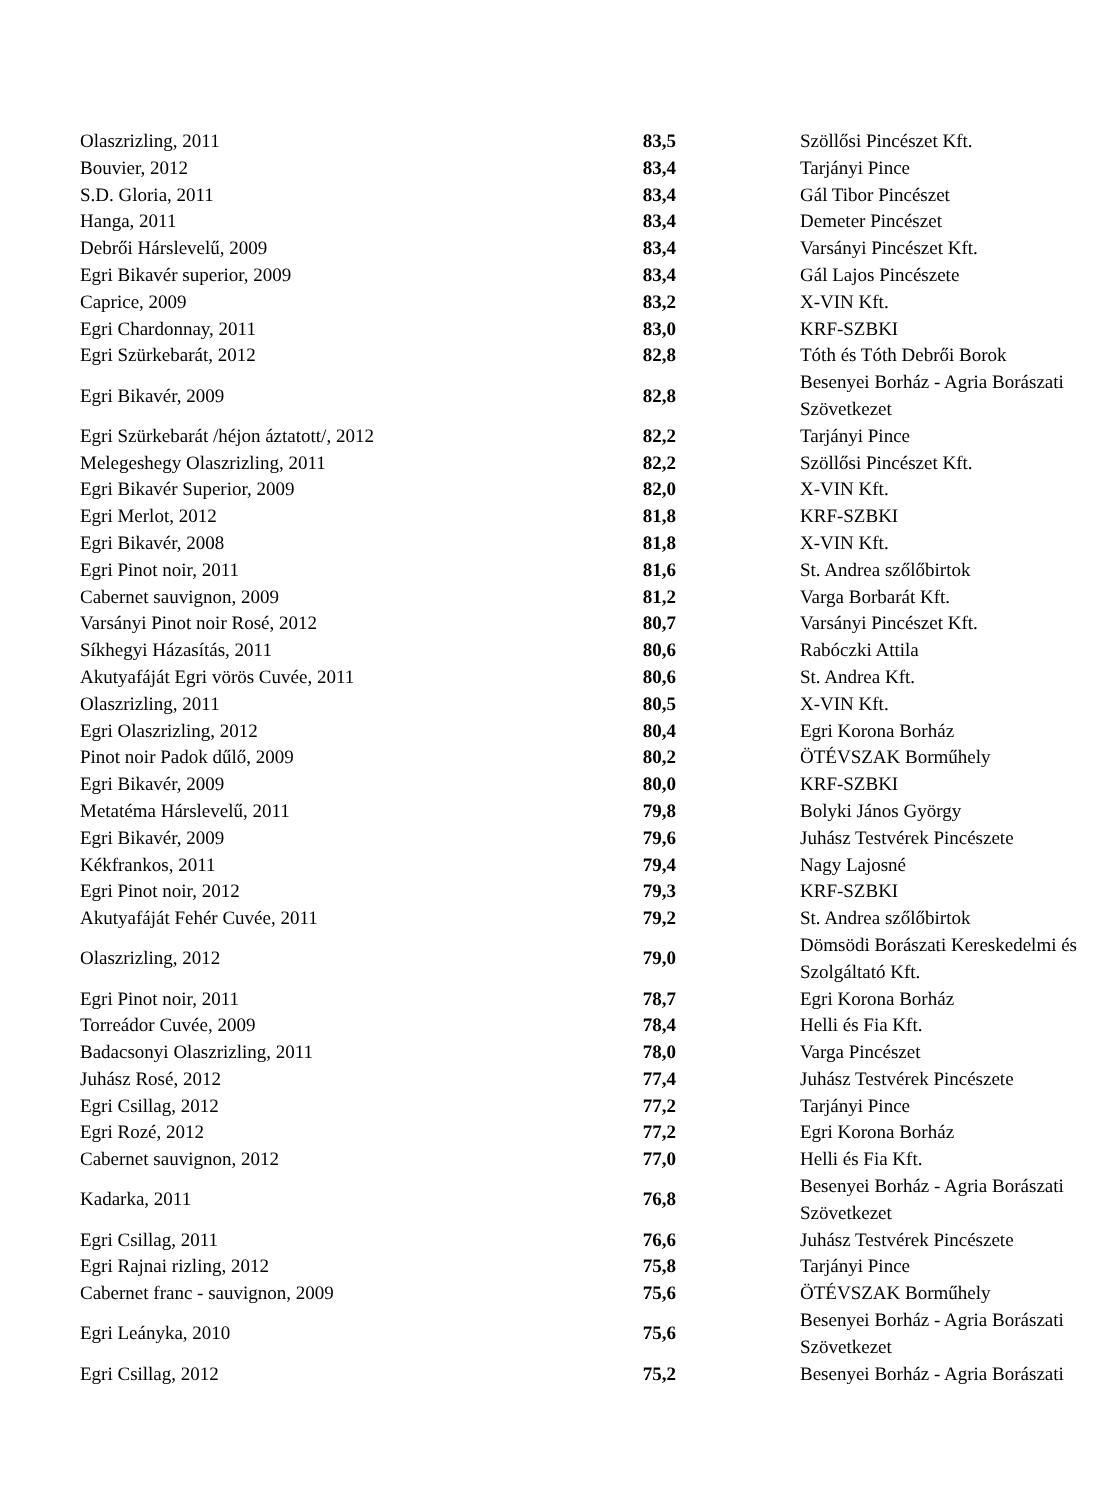| Olaszrizling, 2011 | 83,5 | Szöllősi Pincészet Kft. |
| Bouvier, 2012 | 83,4 | Tarjányi Pince |
| S.D. Gloria, 2011 | 83,4 | Gál Tibor Pincészet |
| Hanga, 2011 | 83,4 | Demeter Pincészet |
| Debrői Hárslevelű, 2009 | 83,4 | Varsányi Pincészet Kft. |
| Egri Bikavér superior, 2009 | 83,4 | Gál Lajos Pincészete |
| Caprice, 2009 | 83,2 | X-VIN Kft. |
| Egri Chardonnay, 2011 | 83,0 | KRF-SZBKI |
| Egri Szürkebarát, 2012 | 82,8 | Tóth és Tóth Debrői Borok |
| Egri Bikavér, 2009 | 82,8 | Besenyei Borház - Agria Borászati Szövetkezet |
| Egri Szürkebarát /héjon áztatott/, 2012 | 82,2 | Tarjányi Pince |
| Melegeshegy Olaszrizling, 2011 | 82,2 | Szöllősi Pincészet Kft. |
| Egri Bikavér Superior, 2009 | 82,0 | X-VIN Kft. |
| Egri Merlot, 2012 | 81,8 | KRF-SZBKI |
| Egri Bikavér, 2008 | 81,8 | X-VIN Kft. |
| Egri Pinot noir, 2011 | 81,6 | St. Andrea szőlőbirtok |
| Cabernet sauvignon, 2009 | 81,2 | Varga Borbarát Kft. |
| Varsányi Pinot noir Rosé, 2012 | 80,7 | Varsányi Pincészet Kft. |
| Síkhegyi Házasítás, 2011 | 80,6 | Rabóczki Attila |
| Akutyafáját Egri vörös Cuvée, 2011 | 80,6 | St. Andrea Kft. |
| Olaszrizling, 2011 | 80,5 | X-VIN Kft. |
| Egri Olaszrizling, 2012 | 80,4 | Egri Korona Borház |
| Pinot noir Padok dűlő, 2009 | 80,2 | ÖTÉVSZAK Borműhely |
| Egri Bikavér, 2009 | 80,0 | KRF-SZBKI |
| Metatéma Hárslevelű, 2011 | 79,8 | Bolyki János György |
| Egri Bikavér, 2009 | 79,6 | Juhász Testvérek Pincészete |
| Kékfrankos, 2011 | 79,4 | Nagy Lajosné |
| Egri Pinot noir, 2012 | 79,3 | KRF-SZBKI |
| Akutyafáját Fehér Cuvée, 2011 | 79,2 | St. Andrea szőlőbirtok |
| Olaszrizling, 2012 | 79,0 | Dömsödi Borászati Kereskedelmi és Szolgáltató Kft. |
| Egri Pinot noir, 2011 | 78,7 | Egri Korona Borház |
| Torreádor Cuvée, 2009 | 78,4 | Helli és Fia Kft. |
| Badacsonyi Olaszrizling, 2011 | 78,0 | Varga Pincészet |
| Juhász Rosé, 2012 | 77,4 | Juhász Testvérek Pincészete |
| Egri Csillag, 2012 | 77,2 | Tarjányi Pince |
| Egri Rozé, 2012 | 77,2 | Egri Korona Borház |
| Cabernet sauvignon, 2012 | 77,0 | Helli és Fia Kft. |
| Kadarka, 2011 | 76,8 | Besenyei Borház - Agria Borászati Szövetkezet |
| Egri Csillag, 2011 | 76,6 | Juhász Testvérek Pincészete |
| Egri Rajnai rizling, 2012 | 75,8 | Tarjányi Pince |
| Cabernet franc - sauvignon, 2009 | 75,6 | ÖTÉVSZAK Borműhely |
| Egri Leányka, 2010 | 75,6 | Besenyei Borház - Agria Borászati Szövetkezet |
| Egri Csillag, 2012 | 75,2 | Besenyei Borház - Agria Borászati |